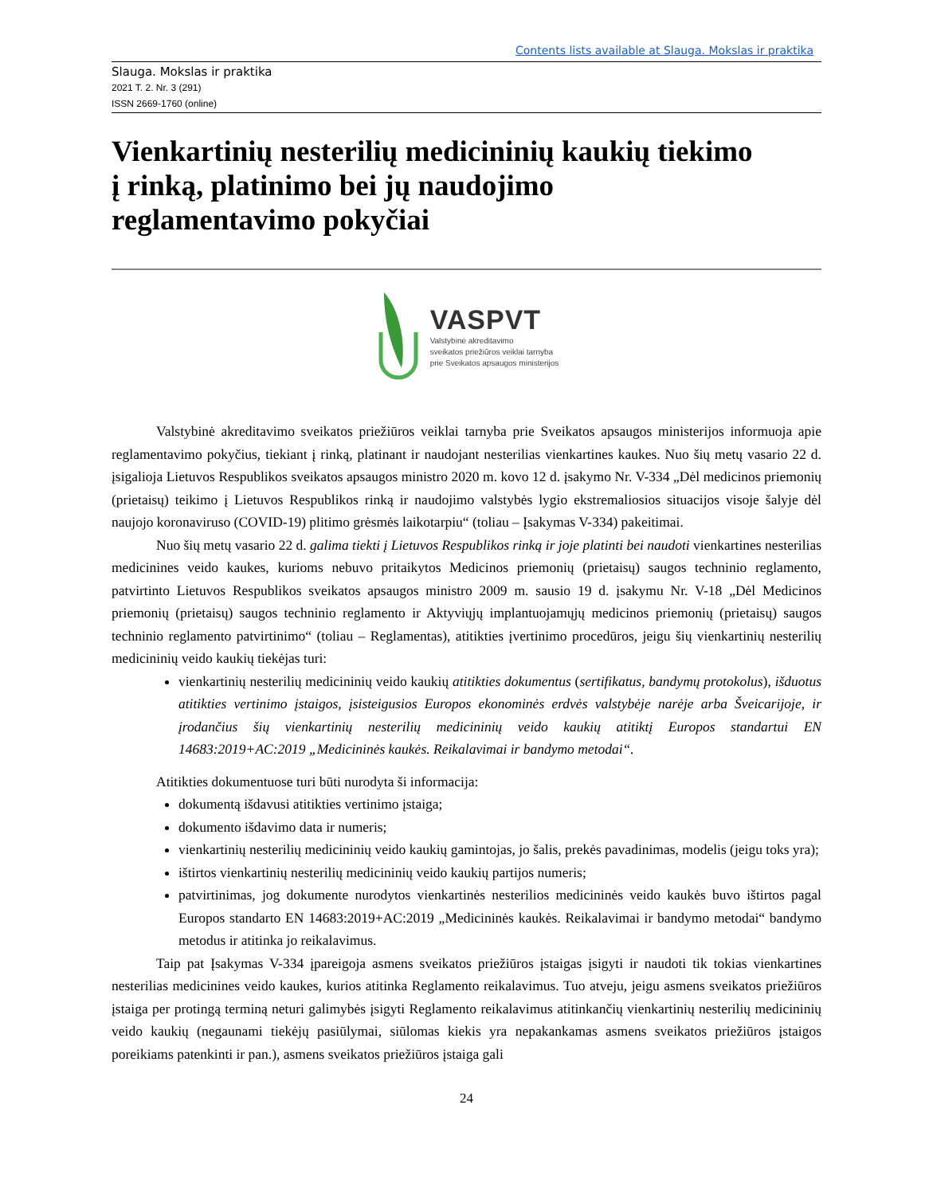Contents lists available at Slauga. Mokslas ir praktika
Slauga. Mokslas ir praktika
2021 T. 2. Nr. 3 (291)
ISSN 2669-1760 (online)
Vienkartinių nesterilių medicininių kaukių tiekimo
į rinką, platinimo bei jų naudojimo
reglamentavimo pokyčiai
VASPVT
Valstybinė akreditavimo
sveikatos priežiūros veiklai tarnyba
prie Sveikatos apsaugos ministerijos
Valstybinė akreditavimo sveikatos priežiūros veiklai tarnyba prie Sveikatos apsaugos ministerijos informuoja apie reglamentavimo pokyčius, tiekiant į rinką, platinant ir naudojant nesterilias vienkartines kaukes. Nuo šių metų vasario 22 d. įsigalioja Lietuvos Respublikos sveikatos apsaugos ministro 2020 m. kovo 12 d. įsakymo Nr. V-334 „Dėl medicinos priemonių (prietaisų) teikimo į Lietuvos Respublikos rinką ir naudojimo valstybės lygio ekstremaliosios situacijos visoje šalyje dėl naujojo koronaviruso (COVID-19) plitimo grėsmės laikotarpiu“ (toliau – Įsakymas V-334) pakeitimai.
Nuo šių metų vasario 22 d. galima tiekti į Lietuvos Respublikos rinką ir joje platinti bei naudoti vienkartines nesterilias medicinines veido kaukes, kurioms nebuvo pritaikytos Medicinos priemonių (prietaisų) saugos techninio reglamento, patvirtinto Lietuvos Respublikos sveikatos apsaugos ministro 2009 m. sausio 19 d. įsakymu Nr. V-18 „Dėl Medicinos priemonių (prietaisų) saugos techninio reglamento ir Aktyviųjų implantuojamųjų medicinos priemonių (prietaisų) saugos techninio reglamento patvirtinimo“ (toliau – Reglamentas), atitikties įvertinimo procedūros, jeigu šių vienkartinių nesterilių medicininių veido kaukių tiekėjas turi:
vienkartinių nesterilių medicininių veido kaukių atitikties dokumentus (sertifikatus, bandymų protokolus), išduotus atitikties vertinimo įstaigos, įsisteigusios Europos ekonominės erdvės valstybėje narėje arba Šveicarijoje, ir įrodančius šių vienkartinių nesterilių medicininių veido kaukių atitiktį Europos standartui EN 14683:2019+AC:2019 „Medicininės kaukės. Reikalavimai ir bandymo metodai“.
Atitikties dokumentuose turi būti nurodyta ši informacija:
dokumentą išdavusi atitikties vertinimo įstaiga;
dokumento išdavimo data ir numeris;
vienkartinių nesterilių medicininių veido kaukių gamintojas, jo šalis, prekės pavadinimas, modelis (jeigu toks yra);
ištirtos vienkartinių nesterilių medicininių veido kaukių partijos numeris;
patvirtinimas, jog dokumente nurodytos vienkartinės nesterilios medicininės veido kaukės buvo ištirtos pagal Europos standarto EN 14683:2019+AC:2019 „Medicininės kaukės. Reikalavimai ir bandymo metodai“ bandymo metodus ir atitinka jo reikalavimus.
Taip pat Įsakymas V-334 įpareigoja asmens sveikatos priežiūros įstaigas įsigyti ir naudoti tik tokias vienkartines nesterilias medicinines veido kaukes, kurios atitinka Reglamento reikalavimus. Tuo atveju, jeigu asmens sveikatos priežiūros įstaiga per protingą terminą neturi galimybės įsigyti Reglamento reikalavimus atitinkančių vienkartinių nesterilių medicininių veido kaukių (negaunami tiekėjų pasiūlymai, siūlomas kiekis yra nepakankamas asmens sveikatos priežiūros įstaigos poreikiams patenkinti ir pan.), asmens sveikatos priežiūros įstaiga gali
24